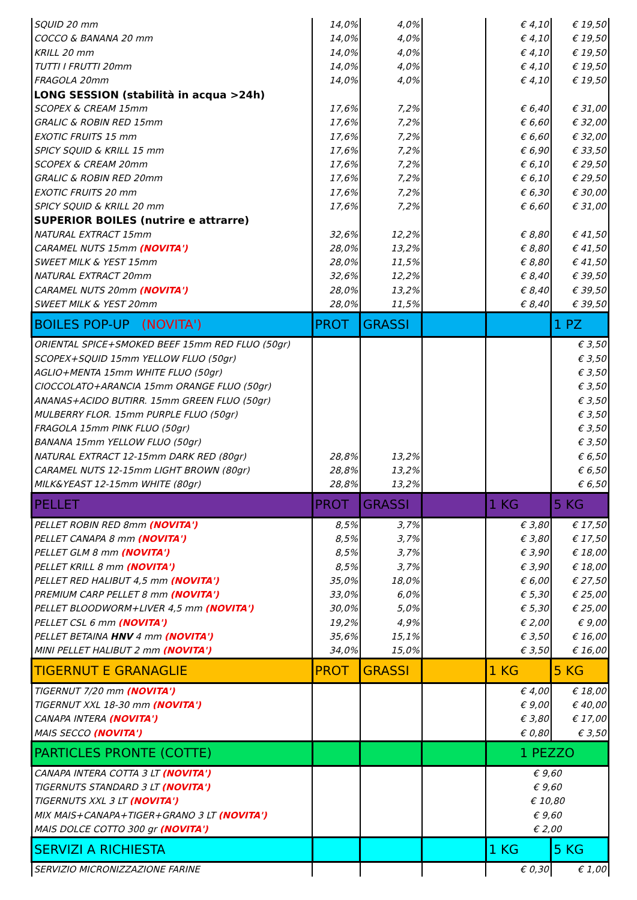| SQUID 20 mm | 14,0% | 4,0% | | € 4,10 | € 19,50 |
| COCCO & BANANA 20 mm | 14,0% | 4,0% | | € 4,10 | € 19,50 |
| KRILL 20 mm | 14,0% | 4,0% | | € 4,10 | € 19,50 |
| TUTTI I FRUTTI 20mm | 14,0% | 4,0% | | € 4,10 | € 19,50 |
| FRAGOLA 20mm | 14,0% | 4,0% | | € 4,10 | € 19,50 |
| LONG SESSION (stabilità in acqua >24h) | | | | | |
| SCOPEX & CREAM 15mm | 17,6% | 7,2% | | € 6,40 | € 31,00 |
| GRALIC & ROBIN RED 15mm | 17,6% | 7,2% | | € 6,60 | € 32,00 |
| EXOTIC FRUITS 15 mm | 17,6% | 7,2% | | € 6,60 | € 32,00 |
| SPICY SQUID & KRILL 15 mm | 17,6% | 7,2% | | € 6,90 | € 33,50 |
| SCOPEX & CREAM 20mm | 17,6% | 7,2% | | € 6,10 | € 29,50 |
| GRALIC & ROBIN RED 20mm | 17,6% | 7,2% | | € 6,10 | € 29,50 |
| EXOTIC FRUITS 20 mm | 17,6% | 7,2% | | € 6,30 | € 30,00 |
| SPICY SQUID & KRILL 20 mm | 17,6% | 7,2% | | € 6,60 | € 31,00 |
| SUPERIOR BOILES (nutrire e attrarre) | | | | | |
| NATURAL EXTRACT 15mm | 32,6% | 12,2% | | € 8,80 | € 41,50 |
| CARAMEL NUTS 15mm (NOVITA') | 28,0% | 13,2% | | € 8,80 | € 41,50 |
| SWEET MILK & YEST 15mm | 28,0% | 11,5% | | € 8,80 | € 41,50 |
| NATURAL EXTRACT 20mm | 32,6% | 12,2% | | € 8,40 | € 39,50 |
| CARAMEL NUTS 20mm (NOVITA') | 28,0% | 13,2% | | € 8,40 | € 39,50 |
| SWEET MILK & YEST 20mm | 28,0% | 11,5% | | € 8,40 | € 39,50 |
| BOILES POP-UP (NOVITA') | PROT | GRASSI | | | 1 PZ |
| ORIENTAL SPICE+SMOKED BEEF 15mm RED FLUO (50gr) | | | | | € 3,50 |
| SCOPEX+SQUID 15mm YELLOW FLUO (50gr) | | | | | € 3,50 |
| AGLIO+MENTA 15mm WHITE FLUO (50gr) | | | | | € 3,50 |
| CIOCCOLATO+ARANCIA 15mm ORANGE FLUO (50gr) | | | | | € 3,50 |
| ANANAS+ACIDO BUTIRR. 15mm GREEN FLUO (50gr) | | | | | € 3,50 |
| MULBERRY FLOR. 15mm PURPLE FLUO (50gr) | | | | | € 3,50 |
| FRAGOLA 15mm PINK FLUO (50gr) | | | | | € 3,50 |
| BANANA 15mm YELLOW FLUO (50gr) | | | | | € 3,50 |
| NATURAL EXTRACT 12-15mm DARK RED (80gr) | 28,8% | 13,2% | | | € 6,50 |
| CARAMEL NUTS 12-15mm LIGHT BROWN (80gr) | 28,8% | 13,2% | | | € 6,50 |
| MILK&YEAST 12-15mm WHITE (80gr) | 28,8% | 13,2% | | | € 6,50 |
| PELLET | PROT | GRASSI | | 1 KG | 5 KG |
| PELLET ROBIN RED 8mm (NOVITA') | 8,5% | 3,7% | | € 3,80 | € 17,50 |
| PELLET CANAPA 8 mm (NOVITA') | 8,5% | 3,7% | | € 3,80 | € 17,50 |
| PELLET GLM 8 mm (NOVITA') | 8,5% | 3,7% | | € 3,90 | € 18,00 |
| PELLET KRILL 8 mm (NOVITA') | 8,5% | 3,7% | | € 3,90 | € 18,00 |
| PELLET RED HALIBUT 4,5 mm (NOVITA') | 35,0% | 18,0% | | € 6,00 | € 27,50 |
| PREMIUM CARP PELLET 8 mm (NOVITA') | 33,0% | 6,0% | | € 5,30 | € 25,00 |
| PELLET BLOODWORM+LIVER 4,5 mm (NOVITA') | 30,0% | 5,0% | | € 5,30 | € 25,00 |
| PELLET CSL 6 mm (NOVITA') | 19,2% | 4,9% | | € 2,00 | € 9,00 |
| PELLET BETAINA HNV 4 mm (NOVITA') | 35,6% | 15,1% | | € 3,50 | € 16,00 |
| MINI PELLET HALIBUT 2 mm (NOVITA') | 34,0% | 15,0% | | € 3,50 | € 16,00 |
| TIGERNUT E GRANAGLIE | PROT | GRASSI | | 1 KG | 5 KG |
| TIGERNUT 7/20 mm (NOVITA') | | | | € 4,00 | € 18,00 |
| TIGERNUT XXL 18-30 mm (NOVITA') | | | | € 9,00 | € 40,00 |
| CANAPA INTERA (NOVITA') | | | | € 3,80 | € 17,00 |
| MAIS SECCO (NOVITA') | | | | € 0,80 | € 3,50 |
| PARTICLES PRONTE (COTTE) | | | | 1 PEZZO | |
| CANAPA INTERA COTTA 3 LT (NOVITA') | | | | € 9,60 | |
| TIGERNUTS STANDARD 3 LT (NOVITA') | | | | € 9,60 | |
| TIGERNUTS XXL 3 LT (NOVITA') | | | | € 10,80 | |
| MIX MAIS+CANAPA+TIGER+GRANO 3 LT (NOVITA') | | | | € 9,60 | |
| MAIS DOLCE COTTO 300 gr (NOVITA') | | | | € 2,00 | |
| SERVIZI A RICHIESTA | | | | 1 KG | 5 KG |
| SERVIZIO MICRONIZZAZIONE FARINE | | | | € 0,30 | € 1,00 |